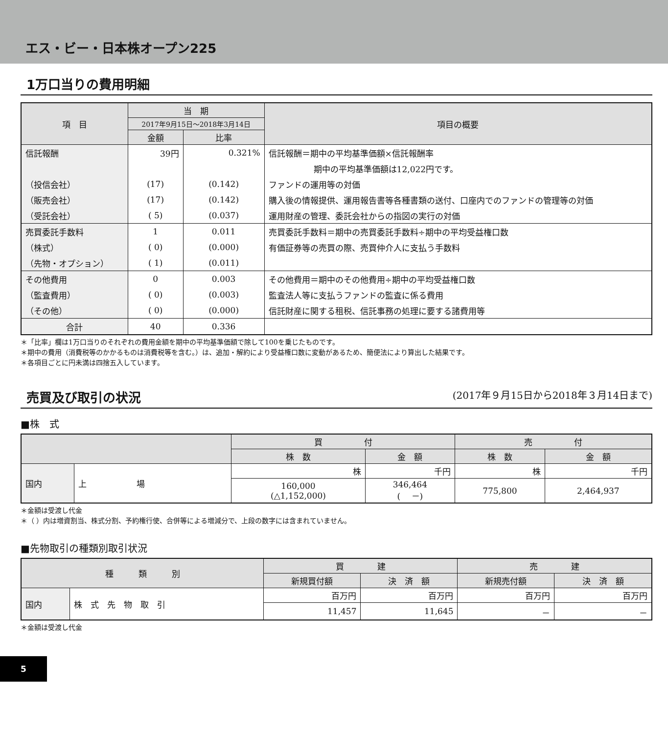エス・ビー・日本株オープン225
1万口当りの費用明細
| 項 目 | 当 期 | | 項目の概要 |
| --- | --- | --- | --- |
| | 2017年9月15日～2018年3月14日 | | |
| | 金額 | 比率 | |
| 信託報酬 | 39円 | 0.321% | 信託報酬＝期中の平均基準価額×信託報酬率 |
| | | | 期中の平均基準価額は12,022円です。 |
| （投信会社） | (17) | (0.142) | ファンドの運用等の対価 |
| （販売会社） | (17) | (0.142) | 購入後の情報提供、運用報告書等各種書類の送付、口座内でのファンドの管理等の対価 |
| （受託会社） | ( 5) | (0.037) | 運用財産の管理、委託会社からの指図の実行の対価 |
| 売買委託手数料 | 1 | 0.011 | 売買委託手数料＝期中の売買委託手数料÷期中の平均受益権口数 |
| （株式） | ( 0) | (0.000) | 有価証券等の売買の際、売買仲介人に支払う手数料 |
| （先物・オプション） | ( 1) | (0.011) | |
| その他費用 | 0 | 0.003 | その他費用＝期中のその他費用÷期中の平均受益権口数 |
| （監査費用） | ( 0) | (0.003) | 監査法人等に支払うファンドの監査に係る費用 |
| （その他） | ( 0) | (0.000) | 信託財産に関する租税、信託事務の処理に要する諸費用等 |
| 合計 | 40 | 0.336 | |
＊「比率」欄は1万口当りのそれぞれの費用金額を期中の平均基準価額で除して100を乗じたものです。
＊期中の費用（消費税等のかかるものは消費税等を含む。）は、追加・解約により受益権口数に変動があるため、簡便法により算出した結果です。
＊各項目ごとに円未満は四捨五入しています。
売買及び取引の状況 (2017年９月15日から2018年３月14日まで)
■株　式
| | | 買 付 | | 売 付 | |
| --- | --- | --- | --- | --- | --- |
| | | 株 数 | 金 額 | 株 数 | 金 額 |
| 国内 | 上 場 | 株 | 千円 | 株 | 千円 |
| | | 160,000 (△1,152,000) | 346,464 ( －) | 775,800 | 2,464,937 |
＊金額は受渡し代金
＊（ ）内は増資割当、株式分割、予約権行使、合併等による増減分で、上段の数字には含まれていません。
■先物取引の種類別取引状況
| 種 類 別 | | 買 建 | | 売 建 | |
| --- | --- | --- | --- | --- | --- |
| | | 新規買付額 | 決 済 額 | 新規売付額 | 決 済 額 |
| 国内 | 株 式 先 物 取 引 | 百万円 | 百万円 | 百万円 | 百万円 |
| | | 11,457 | 11,645 | － | － |
＊金額は受渡し代金
5